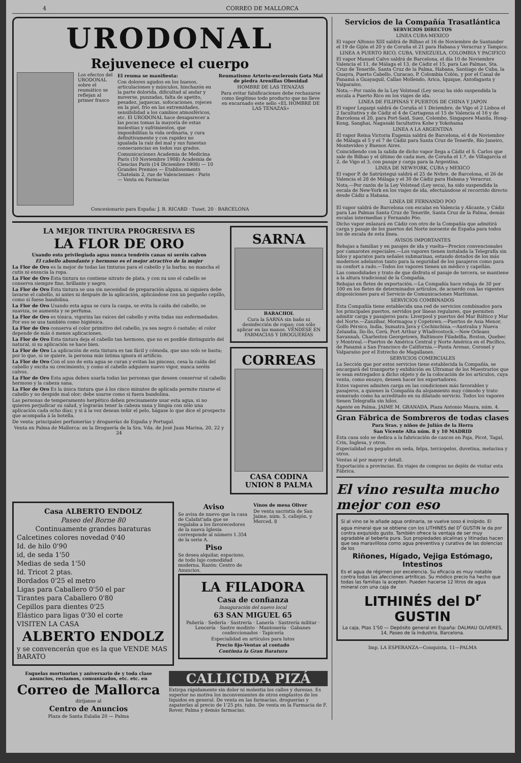4 CORREO DE MALLORCA
URODONAL
Rejuvenece el cuerpo
Los efectos del URODONAL sobre el reumático se reflejan al primer frasco
El reuma se manifiesta:
Con dolores agudos en los huesos, articulaciones y músculos, hinchazón en la parte dolorida, dificultad al andar y moverse, punzadas, falta de apetito, pesadez, jaquecas, sofocaciones, rojeces en la piel, frío en las extremidades, sensibilidad a los cambios atmosféricos, etc. El URODONAL hace desaparecer a las pocas tomas la mayoría de estas molestias y sufrimientos, que imposibilitan la vida ordinaria, y cura definitivamente y con rapidez no igualada la raíz del mal y sus funestas consecuencias en todos sus grados.
Comunicaciones Academia de Medicina París (10 Noviembre 1908) Academia de Ciencias París (14 Diciembre 1908) — 10 Grandes Premios — Etablissements Chatelain 2, rue de Valenciennes - Paris — Venta en Farmacias
Reumatismo Arterio-esclerosis Gota Mal de piedra Arenillas Obesidad
HOMBRE DE LAS TENAZAS
Para evitar falsificaciones debe rechazarse como ilegítimo todo producto que no lleve en encarnado este sello «EL HOMBRE DE LAS TENAZAS»
Concesionario para España: J. R. RICARD · Tuset, 20 · BARCELONA
LA MEJOR TINTURA PROGRESIVA ES
LA FLOR DE ORO
Usando esta privilegiada agua nunca tendréis canas ni seréis calvos
El cabello abundante y hermoso es el mejor atractivo de la mujer
La Flor de Oro es la mejor de todas las tinturas para el cabello y la barba; no mancha el cutis ni ensucia la ropa.
La Flor de Oro Esta tintura no contiene nitrato de plata, y con su uso el cabello se conserva siempre fino, brillante y negro.
La Flor de Oro Esta tintura se usa sin necesidad de preparación alguna, ni siquiera debe lavarse el cabello, ni antes ni después de la aplicación, aplicándose con un pequeño cepillo, como si fuese bandolina.
La Flor de Oro Usando esta agua se cura la caspa, se evita la caída del cabello, se suaviza, se aumenta y se perfuma.
La Flor de Oro es tónica, vigoriza las raíces del cabello y evita todas sus enfermedades. Por eso se usa también como higiénica.
La Flor de Oro conserva el color primitivo del cabello, ya sea negro ó castaño; el color depende de más ó menos aplicaciones.
La Flor de Oro Esta tintura deja el cabello tan hermoso, que no es posible distinguirlo del natural, si su aplicación se hace bien.
La Flor de Oro La aplicación de esta tintura es tan fácil y cómoda, que uno solo se basta; por lo que, si se quiere, la persona más íntima ignora el artificio.
La Flor de Oro Con el uso de esta agua se curan y evitan las pinceas, cesa la caída del cabello y excita su crecimiento, y como el cabello adquiere nuevo vigor, nunca seréis calvos.
La Flor de Oro Esta agua deben usarla todas las personas que deseen conservar el cabello hermoso y la cabeza sana.
La Flor de Oro Es la única tintura que á los cinco minutos de aplicada permite rizarse el cabello y no despide mal olor; debe usarse como si fuera bandolina.
Las personas de temperamento herpético deben precisamente usar esta agua, si no quieren perjudicar su salud, y lograrán tener la cabeza sana y limpia con sólo una aplicación cada ocho días; y si á la vez desean teñir el pelo, hágase lo que dice el prospecto que acompaña á la botella.
De venta: principales perfumerías y droguerías de España y Portugal.
Venta en Palma de Mallorca: en la Droguería de la Sra. Vda. de José Juan Marina, 20, 22 y 24
SARNA
BARACHOL
Cura la SARNA sin baño ni desinfección de ropas; con sólo aplicar en las manos. VÉNDESE EN FARMACIAS Y DROGUERÍAS
CORREAS
CASA CODINA UNION 8 PALMA
Casa ALBERTO ENDOLZ
Paseo del Borne 80
Continuamente grandes baraturas
Calcetines colores novedad 0'40
Id. de hilo 0'90
id, de seda 1'50
Medias de seda 1'50
Id. Tricot 2 ptas.
Bordados 0'25 el metro
Ligas para Caballero 0'50 el par
Tirantes para Caballero 0'80
Cepillos para dientes 0'25
Elástico para ligas 0'30 el corte
VISITEN LA CASA
ALBERTO ENDOLZ
y se convencerán que es la que VENDE MAS BARATO
Aviso
Se avisa de nuevo que la casa de Calafat'ada que se regalaba a los favorecedores de la nueva Iglesia corresponde al número 1.354 de la serie A.
Piso
Se desea alquilar, espacioso, de todo lujo comodidad moderna. Razón: Centro de Anuncios.
Vinos de mesa Oliver
De venta sacristía de San Jaime, núm. 5, callejón, y Merced, 8
LA FILADORA
Casa de confianza
Inauguración del nuevo local
63 SAN MIGUEL 65
Pañería · Sedería · Sastrería · Lanería · Sastrería militar · Lencería · Sastre modisto · Mantonería · Gabanes confeccionados · Tapicería
Especialidad en artículos para lutos
Precio fijo-Ventas al contado
Continúa la Gran Baratura
Esquelas mortuorias y aniversario de y toda clase anuncios, reclamos, comunicados, etc. etc. en
Correo de Mallorca
diríjanse al
Centro de Anuncios
Plaza de Santa Eulalia 20 — Palma
CALLICIDA PIZÁ
Extirpa rápidamente sin dolor ni molestia los callos y durezas. Es superior no motiva los inconvenientes de otros emplastos de los líquidos en general. De venta en las farmacias, droguerías y zapaterías al precio de 1'25 pts. tubo. De venta en la Farmacia de F. Rover, Palma y demás farmacias.
Servicios de la Compañía Trasatlántica
SERVICIOS DIRECTOS
LINEA CUBA-MEXICO
El vapor Alfonso XIII saldrá de Bilbao el 16 de Noviembre de Santander el 19 de Gijón el 20 y de Coruña el 21 para Habana y Veracruz y Tampico.
LINEA A PUERTO RICO, CUBA, VENEZUELA, COLOMBIA Y PACIFICO
El vapor Manuel Calvo saldrá de Barcelona, el día 10 de Noviembre Valencia el 11, de Málaga el 13, de Cádiz el 15, para Las Palmas, Sta. Cruz de Tenerife, Santa Cruz de la Palma, Habana, Santiago de Cuba, la Guayra, Puerto Cabello, Curacao, P. Colombia Colón, y por el Canal de Panamá a Guayaquil, Callao Mollendo, Arica, Iquique, Antofagasta y Valparaíso.
Nota.—Por razón de la Ley Volstead (Ley seca) ha sido suspendida la escala a Puerto Rico en los viajes de ida.
LINEA DE FILIPINAS Y PUERTOS DE CHINA Y JAPON
El vapor Legazpi saldrá de Coruña el 1 Diciembre, de Vigo el 2 Lisboa el 2 facultativa y de Cádiz el 4 de Cartagena el 15 de Valencia el 16 y de Barcelona el 20, para Port-Said, Suez, Colombo, Singapore Manila, Hong-Kong, Sanghai, Nagasaki facultativa Kobe y Yokohama
LINEA A LA ARGENTINA
El vapor Reina Victoria Eugenia saldrá de Barcelona, el 4 de Noviembre de Málaga el 5 y el 7 de Cádiz para Santa Cruz de Tenerife, Río Janeiro, Montevideo y Buenos Aires.
Coincidiendo con la salida de dicho vapor llega a Cádiz el S. Carlos que sale de Bilbao y el último de cada mes, de Coruña el 1.º, de Villagarcía el 2, de Vigo el 3, con pasaje y carga para la Argentina.
LINEA DE NEW-YORK, CUBA y MEXICO
El vapor P. de Satrústegui saldrá el 25 de Nvbre. de Barcelona, el 26 de Valencia el 28 de Málaga y el 30 de Cádiz para Habana y Veracruz.
Nota.—Por razón de la Ley Volstead (Ley seca), ha sido suspendida la escala de New-York en los viajes de ida, efectuándose el recorrido directo desde Cádiz a Habana.
LINEA DE FERNANDO POO
El vapor saldrá de Barcelona con escalas en Valencia y Alicante, y Cádiz para Las Palmas Santa Cruz de Tenerife, Santa Cruz de la Palma, demás escalas intermedias y Fernando Póo.
Dicho vapor enlazará en Cádiz con otro de la Compañía que admitirá carga y pasaje de los puertos del Norte noroeste de España para todos los de escala de esta línea.
AVISOS IMPORTANTES
Rebajas a familias y en pasajes de ida y vuelta—Precios convencionales por camarotes especiales.—Los vapores tienen instalada la Telegrafía sin hilos y aparatos para señales submarinas, estando dotados de los más modernos adelantos tanto para la seguridad de los pasajeros como para su confort a rado.—Todos los vapores tienen un médico y capellán.
Las comodidades y trato de que disfruta el pasaje de tercera, se mantiene a la altura tradicional de la Compañía.
Rebajas en fletes de exportación.—La Compañía hace rebaja de 30 por 100 en los fletes de determinados artículos, de acuerdo con las vigentes disposiciones para el Servicio de Comunicaciones Marítimas.
SERVICIOS COMBINADOS
Esta Compañía tiene establecida una red de servicios combinados para los principales puertos, servidos por líneas regulares, que permiten admitir carga y pasajeros para: Liverpool y puertos del Mar Báltico y Mar del Norte.—Zanzíbar, Mormagoa y Copetown.—Puertos de Asia Menor, Golfo Pérsico, India, Sumatra Java y Cochinchina.—Australia y Nueva Zelandia, Ilo-Ilo, Cerú, Port Arthur y Wladivostock.—New Orleans Savannah, Charleston Georgetown, Baltimore Filadelfia, Boston, Quebec y Montreal.—Puertos de América Central y Norte América en el Pacífico, de Panamá a San Francisco de California.—Punta Arenas, Coronel y Valparaíso por el Estrecho de Magallanes.
SERVICIOS COMERCIALES
La Sección que por estos servicios tiene establecida la Compañía, se encargará del transporte y exhibición en Ultramar de los Muestrarios que le sean entregados a dicho objeto y de la colocación de los artículos, cuya venta, como ensayo, deseen hacer los exportadores.
Estos vapores admiten carga en las condiciones más favorables y pasajeros, a quienes la Compañía da alojamiento muy cómodo y trato esmerado como ha acreditado en su dilatado servicio. Todos los vapores tienen Telegrafía sin hilos.
Agente en Palma, JAIME M. GRANADA, Plaza Antonio Maura, núm. 4.
Gran Fábrica de Sombreros de todas clases
Para Sras. y niños de Julián de la Herra
San Vicente Alta núm. 8 y 10 MADRID
Esta casa solo se dedica a la fabricación de cascos en Paja, Picot, Tagal, Crin, Inglesa, y otros.
Especialidad en pegados en seda, felpa, terciopelos, duvetina, melucina y otros.
Ventas al por mayor y detall.
Exportación a provincias. En viajes de compras no dejéis de visitar esta Fábrica.
El vino resulta mucho mejor con eso
Si al vino se le añade agua ordinaria, se vuelve soso é insípido. El agua mineral que se obtiene con los LITHINÉS del D<sup>r</sup> GUSTIN le da por contra exquisido gusto. También ofrece la ventaja de ser muy agradable al beberla pura. Sus propiedades alcalinas y litinadas hacen que sea maravillosa como agua preventiva y curativa de las dolencias de los
Riñones, Hígado, Vejiga Estómago, Intestinos
Es el agua de régimen por excelencia. Su eficacia es muy notable contra todas las afecciones artríticas. Su módico precio ha hecho que todas las familias la acepten. Pueden hacerse 12 litros de agua mineral con una caja de
LITHINÉS del D<sup>r</sup> GUSTIN
La caja, Ptas 1'50 — Depósito general en España: DALMAU OLIVERES, 14, Paseo de la Industria, Barcelona.
Imp. LA ESPERANZA—Conquista, 11—PALMA